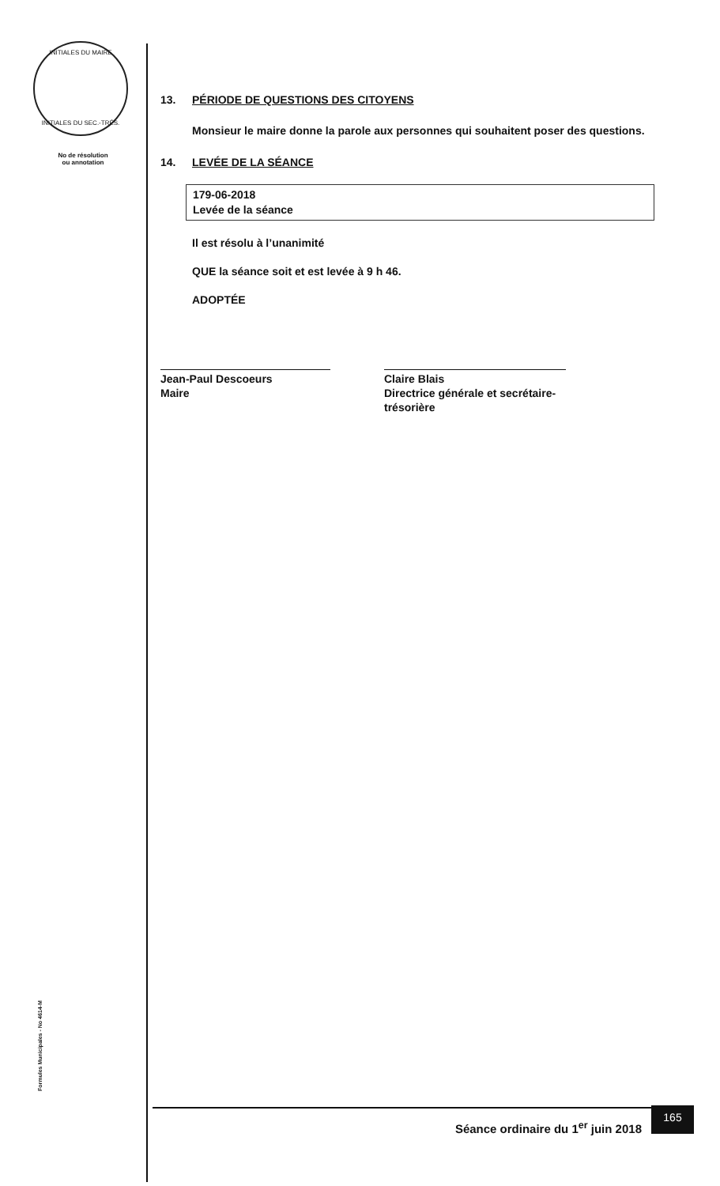INITIALES DU MAIRE
INITIALES DU SEC.-TRÉS.
No de résolution
ou annotation
Formules Municipales - No 4614-M
13. PÉRIODE DE QUESTIONS DES CITOYENS
Monsieur le maire donne la parole aux personnes qui souhaitent poser des questions.
14. LEVÉE DE LA SÉANCE
179-06-2018
Levée de la séance
Il est résolu à l’unanimité
QUE la séance soit et est levée à 9 h 46.
ADOPTÉE
Jean-Paul Descoeurs
Maire
Claire Blais
Directrice générale et secrétaire-trésorière
Séance ordinaire du 1<sup>er</sup> juin 2018
165